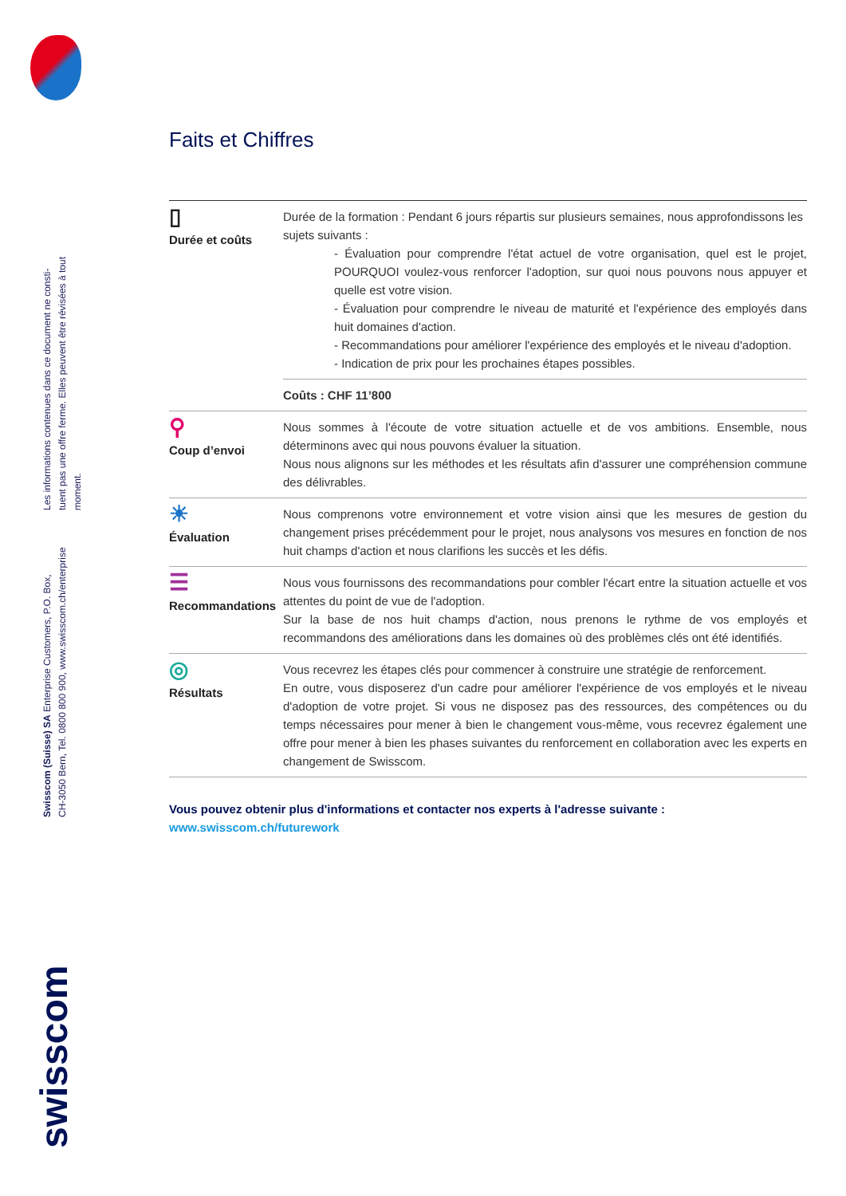Les informations contenues dans ce document ne consti-
tuent pas une offre ferme. Elles peuvent être révisées à tout
moment.
Swisscom (Suisse) SA Enterprise Customers, P.O. Box,
CH-3050 Bern, Tel. 0800 800 900, www.swisscom.ch/enterprise
swisscom
Faits et Chiffres
| ▯ Durée et coûts | Durée de la formation : Pendant 6 jours répartis sur plusieurs semaines, nous approfondissons les sujets suivants : - Évaluation pour comprendre l'état actuel de votre organisation, quel est le projet, POURQUOI voulez-vous renforcer l'adoption, sur quoi nous pouvons nous appuyer et quelle est votre vision. - Évaluation pour comprendre le niveau de maturité et l'expérience des employés dans huit domaines d'action. - Recommandations pour améliorer l'expérience des employés et le niveau d'adoption. - Indication de prix pour les prochaines étapes possibles. |
| | Coûts : CHF 11’800 |
| ⚲ Coup d’envoi | Nous sommes à l'écoute de votre situation actuelle et de vos ambitions. Ensemble, nous déterminons avec qui nous pouvons évaluer la situation. Nous nous alignons sur les méthodes et les résultats afin d'assurer une compréhension commune des délivrables. |
| ☀ Évaluation | Nous comprenons votre environnement et votre vision ainsi que les mesures de gestion du changement prises précédemment pour le projet, nous analysons vos mesures en fonction de nos huit champs d'action et nous clarifions les succès et les défis. |
| ☰ Recommandations | Nous vous fournissons des recommandations pour combler l'écart entre la situation actuelle et vos attentes du point de vue de l'adoption. Sur la base de nos huit champs d'action, nous prenons le rythme de vos employés et recommandons des améliorations dans les domaines où des problèmes clés ont été identifiés. |
| ◎ Résultats | Vous recevrez les étapes clés pour commencer à construire une stratégie de renforcement. En outre, vous disposerez d'un cadre pour améliorer l'expérience de vos employés et le niveau d'adoption de votre projet. Si vous ne disposez pas des ressources, des compétences ou du temps nécessaires pour mener à bien le changement vous-même, vous recevrez également une offre pour mener à bien les phases suivantes du renforcement en collaboration avec les experts en changement de Swisscom. |
Vous pouvez obtenir plus d'informations et contacter nos experts à l'adresse suivante :
www.swisscom.ch/futurework